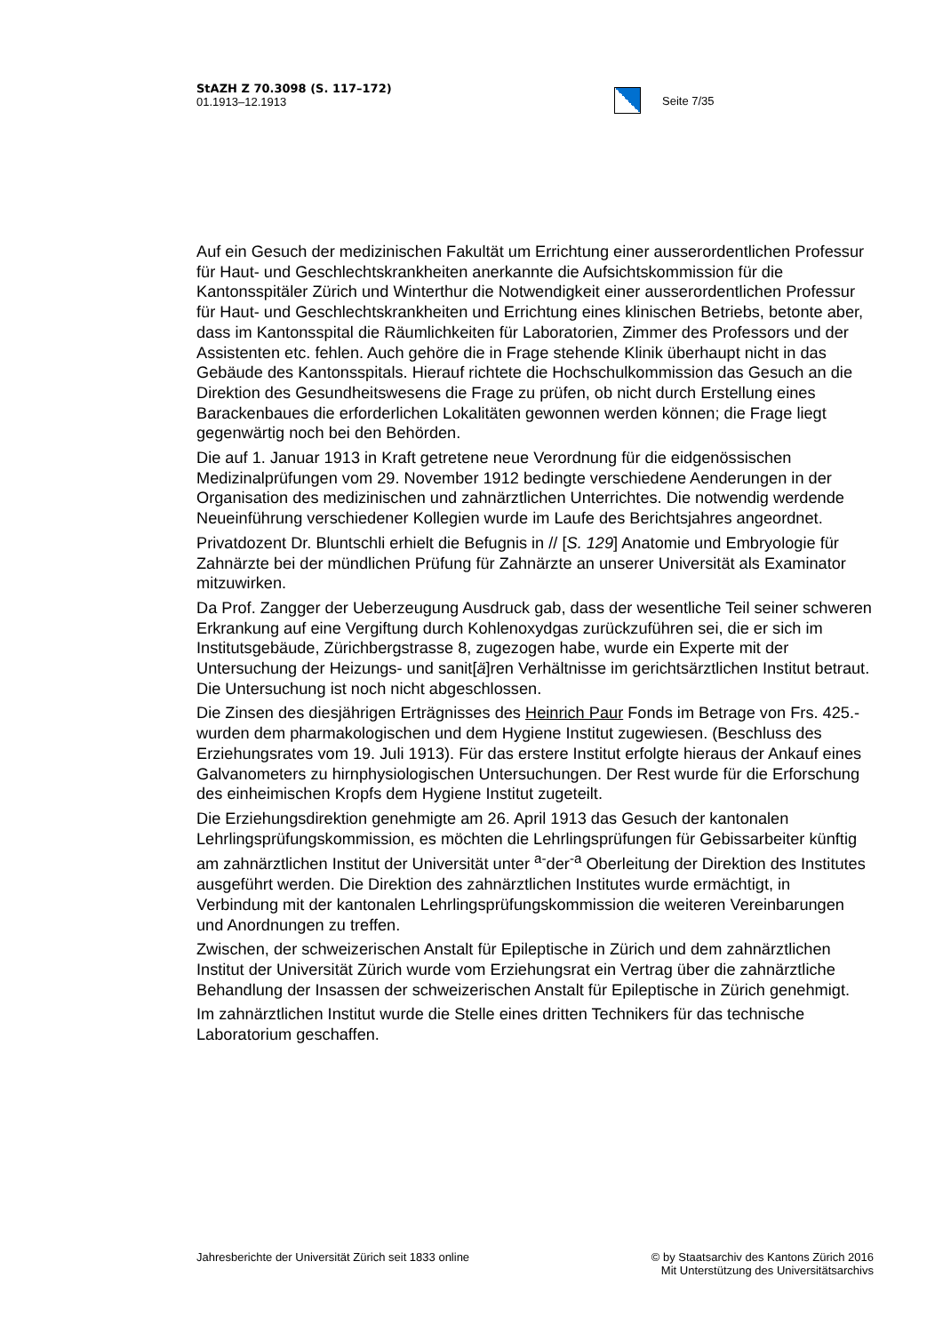StAZH Z 70.3098 (S. 117–172)
01.1913–12.1913
Seite 7/35
Auf ein Gesuch der medizinischen Fakultät um Errichtung einer ausserordentlichen Professur für Haut- und Geschlechtskrankheiten anerkannte die Aufsichtskommission für die Kantonsspitäler Zürich und Winterthur die Notwendigkeit einer ausserordentlichen Professur für Haut- und Geschlechtskrankheiten und Errichtung eines klinischen Betriebs, betonte aber, dass im Kantonsspital die Räumlichkeiten für Laboratorien, Zimmer des Professors und der Assistenten etc. fehlen. Auch gehöre die in Frage stehende Klinik überhaupt nicht in das Gebäude des Kantonsspitals. Hierauf richtete die Hochschulkommission das Gesuch an die Direktion des Gesundheitswesens die Frage zu prüfen, ob nicht durch Erstellung eines Barackenbaues die erforderlichen Lokalitäten gewonnen werden können; die Frage liegt gegenwärtig noch bei den Behörden.
Die auf 1. Januar 1913 in Kraft getretene neue Verordnung für die eidgenössischen Medizinalprüfungen vom 29. November 1912 bedingte verschiedene Aenderungen in der Organisation des medizinischen und zahnärztlichen Unterrichtes. Die notwendig werdende Neueinführung verschiedener Kollegien wurde im Laufe des Berichtsjahres angeordnet.
Privatdozent Dr. Bluntschli erhielt die Befugnis in // [S. 129] Anatomie und Embryologie für Zahnärzte bei der mündlichen Prüfung für Zahnärzte an unserer Universität als Examinator mitzuwirken.
Da Prof. Zangger der Ueberzeugung Ausdruck gab, dass der wesentliche Teil seiner schweren Erkrankung auf eine Vergiftung durch Kohlenoxydgas zurückzuführen sei, die er sich im Institutsgebäude, Zürichbergstrasse 8, zugezogen habe, wurde ein Experte mit der Untersuchung der Heizungs- und sanit[ä]ren Verhältnisse im gerichtsärztlichen Institut betraut. Die Untersuchung ist noch nicht abgeschlossen.
Die Zinsen des diesjährigen Erträgnisses des Heinrich Paur Fonds im Betrage von Frs. 425.- wurden dem pharmakologischen und dem Hygiene Institut zugewiesen. (Beschluss des Erziehungsrates vom 19. Juli 1913). Für das erstere Institut erfolgte hieraus der Ankauf eines Galvanometers zu hirnphysiologischen Untersuchungen. Der Rest wurde für die Erforschung des einheimischen Kropfs dem Hygiene Institut zugeteilt.
Die Erziehungsdirektion genehmigte am 26. April 1913 das Gesuch der kantonalen Lehrlingsprüfungskommission, es möchten die Lehrlingsprüfungen für Gebissarbeiter künftig am zahnärztlichen Institut der Universität unter <sup>a-</sup>der<sup>-a</sup> Oberleitung der Direktion des Institutes ausgeführt werden. Die Direktion des zahnärztlichen Institutes wurde ermächtigt, in Verbindung mit der kantonalen Lehrlingsprüfungskommission die weiteren Vereinbarungen und Anordnungen zu treffen.
Zwischen, der schweizerischen Anstalt für Epileptische in Zürich und dem zahnärztlichen Institut der Universität Zürich wurde vom Erziehungsrat ein Vertrag über die zahnärztliche Behandlung der Insassen der schweizerischen Anstalt für Epileptische in Zürich genehmigt.
Im zahnärztlichen Institut wurde die Stelle eines dritten Technikers für das technische Laboratorium geschaffen.
Jahresberichte der Universität Zürich seit 1833 online
© by Staatsarchiv des Kantons Zürich 2016
Mit Unterstützung des Universitätsarchivs